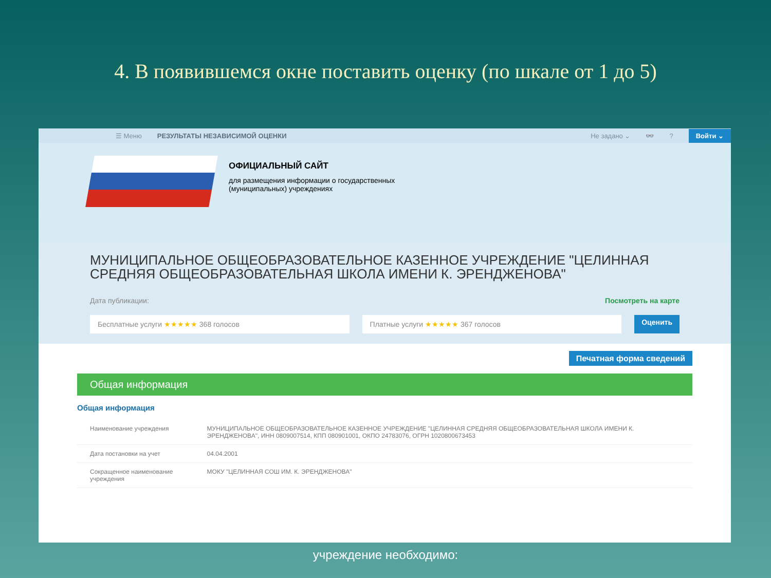4. В появившемся окне поставить оценку (по шкале от 1 до 5)
☰ Меню РЕЗУЛЬТАТЫ НЕЗАВИСИМОЙ ОЦЕНКИ Не задано ⌄ 👓? Войти ⌄
ОФИЦИАЛЬНЫЙ САЙТ
для размещения информации о государственных
(муниципальных) учреждениях
МУНИЦИПАЛЬНОЕ ОБЩЕОБРАЗОВАТЕЛЬНОЕ КАЗЕННОЕ УЧРЕЖДЕНИЕ "ЦЕЛИННАЯ СРЕДНЯЯ ОБЩЕОБРАЗОВАТЕЛЬНАЯ ШКОЛА ИМЕНИ К. ЭРЕНДЖЕНОВА"
Дата публикации: Посмотреть на карте
Бесплатные услуги ★★★★★ 368 голосов
Платные услуги ★★★★★ 367 голосов
Оценить
Печатная форма сведений
Общая информация
Общая информация
| Наименование учреждения | МУНИЦИПАЛЬНОЕ ОБЩЕОБРАЗОВАТЕЛЬНОЕ КАЗЕННОЕ УЧРЕЖДЕНИЕ "ЦЕЛИННАЯ СРЕДНЯЯ ОБЩЕОБРАЗОВАТЕЛЬНАЯ ШКОЛА ИМЕНИ К. ЭРЕНДЖЕНОВА", ИНН 0809007514, КПП 080901001, ОКПО 24783076, ОГРН 1020800673453 |
| Дата постановки на учет | 04.04.2001 |
| Сокращенное наименование учреждения | МОКУ "ЦЕЛИННАЯ СОШ ИМ. К. ЭРЕНДЖЕНОВА" |
учреждение необходимо: